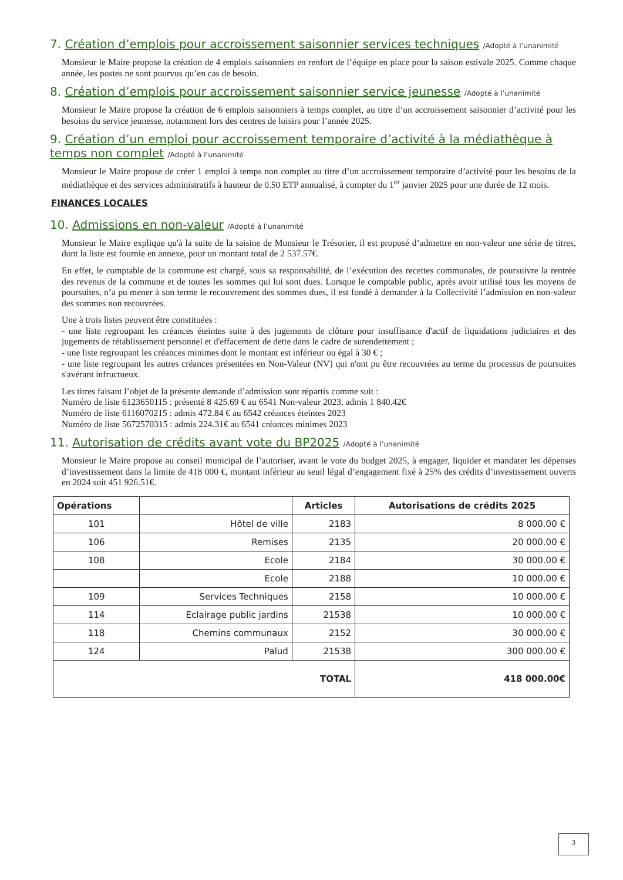7. Création d’emplois pour accroissement saisonnier services techniques /Adopté à l’unanimité
Monsieur le Maire propose la création de 4 emplois saisonniers en renfort de l’équipe en place pour la saison estivale 2025. Comme chaque année, les postes ne sont pourvus qu’en cas de besoin.
8. Création d’emplois pour accroissement saisonnier service jeunesse /Adopté à l’unanimité
Monsieur le Maire propose la création de 6 emplois saisonniers à temps complet, au titre d’un accroissement saisonnier d’activité pour les besoins du service jeunesse, notamment lors des centres de loisirs pour l’année 2025.
9. Création d’un emploi pour accroissement temporaire d’activité à la médiathèque à temps non complet /Adopté à l’unanimité
Monsieur le Maire propose de créer 1 emploi à temps non complet au titre d’un accroissement temporaire d’activité pour les besoins de la médiathèque et des services administratifs à hauteur de 0.50 ETP annualisé, à compter du 1<sup>er</sup> janvier 2025 pour une durée de 12 mois.
FINANCES LOCALES
10. Admissions en non-valeur /Adopté à l’unanimité
Monsieur le Maire explique qu'à la suite de la saisine de Monsieur le Trésorier, il est proposé d’admettre en non-valeur une série de titres, dont la liste est fournie en annexe, pour un montant total de 2 537.57€.
En effet, le comptable de la commune est chargé, sous sa responsabilité, de l’exécution des recettes communales, de poursuivre la rentrée des revenus de la commune et de toutes les sommes qui lui sont dues. Lorsque le comptable public, après avoir utilisé tous les moyens de poursuites, n’a pu mener à son terme le recouvrement des sommes dues, il est fondé à demander à la Collectivité l’admission en non-valeur des sommes non recouvrées.
Une à trois listes peuvent être constituées :
- une liste regroupant les créances éteintes suite à des jugements de clôture pour insuffisance d'actif de liquidations judiciaires et des jugements de rétablissement personnel et d'effacement de dette dans le cadre de surendettement ;
- une liste regroupant les créances minimes dont le montant est inférieur ou égal à 30 € ;
- une liste regroupant les autres créances présentées en Non-Valeur (NV) qui n'ont pu être recouvrées au terme du processus de poursuites s'avérant infructueux.
Les titres faisant l’objet de la présente demande d’admission sont répartis comme suit :
Numéro de liste 6123650115 : présenté 8 425.69 € au 6541 Non-valeur 2023, admis 1 840.42€
Numéro de liste 6116070215 : admis 472.84 € au 6542 créances éteintes 2023
Numéro de liste 5672570315 : admis 224.31€ au 6541 créances minimes 2023
11. Autorisation de crédits avant vote du BP2025 /Adopté à l’unanimité
Monsieur le Maire propose au conseil municipal de l’autoriser, avant le vote du budget 2025, à engager, liquider et mandater les dépenses d’investissement dans la limite de 418 000 €, montant inférieur au seuil légal d’engagement fixé à 25% des crédits d’investissement ouverts en 2024 soit 451 926.51€.
| Opérations | | Articles | Autorisations de crédits 2025 |
| --- | --- | --- | --- |
| 101 | Hôtel de ville | 2183 | 8 000.00 € |
| 106 | Remises | 2135 | 20 000.00 € |
| 108 | Ecole | 2184 | 30 000.00 € |
| | Ecole | 2188 | 10 000.00 € |
| 109 | Services Techniques | 2158 | 10 000.00 € |
| 114 | Eclairage public jardins | 21538 | 10 000.00 € |
| 118 | Chemins communaux | 2152 | 30 000.00 € |
| 124 | Palud | 21538 | 300 000.00 € |
| TOTAL | | | 418 000.00€ |
3